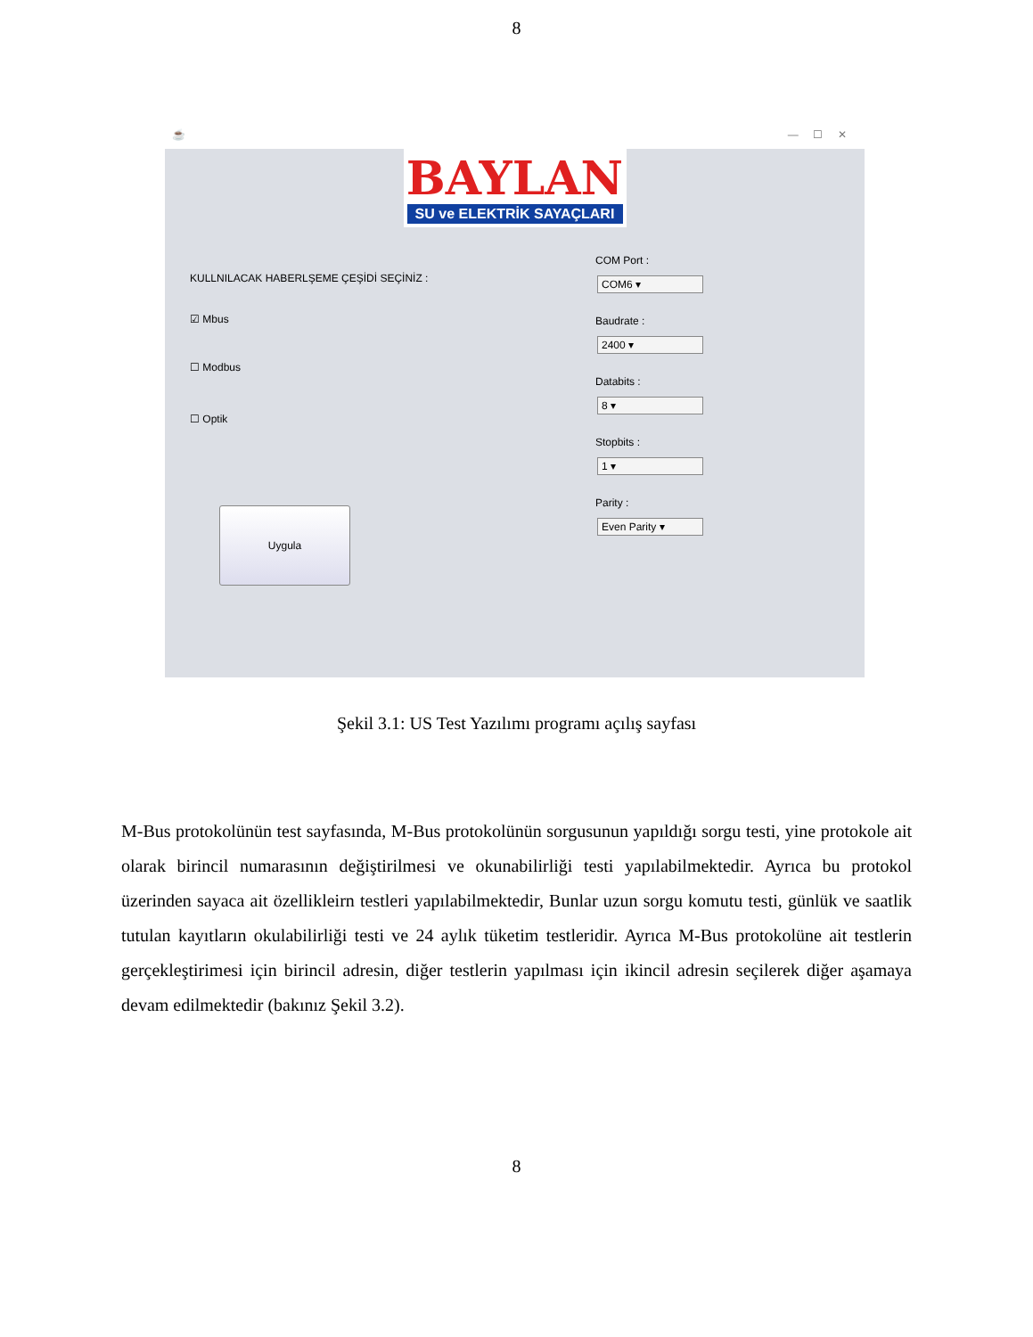8
☕ — ☐ ✕
BAYLAN
SU ve ELEKTRİK SAYAÇLARI
KULLNILACAK HABERLŞEME ÇEŞİDİ SEÇİNİZ :
☑ Mbus
☐ Modbus
☐ Optik
Uygula
COM Port :
COM6 ▾
Baudrate :
2400 ▾
Databits :
8 ▾
Stopbits :
1 ▾
Parity :
Even Parity ▾
Şekil 3.1: US Test Yazılımı programı açılış sayfası
M-Bus protokolünün test sayfasında, M-Bus protokolünün sorgusunun yapıldığı sorgu testi, yine protokole ait olarak birincil numarasının değiştirilmesi ve okunabilirliği testi yapılabilmektedir. Ayrıca bu protokol üzerinden sayaca ait özellikleirn testleri yapılabilmektedir, Bunlar uzun sorgu komutu testi, günlük ve saatlik tutulan kayıtların okulabilirliği testi ve 24 aylık tüketim testleridir. Ayrıca M-Bus protokolüne ait testlerin gerçekleştirimesi için birincil adresin, diğer testlerin yapılması için ikincil adresin seçilerek diğer aşamaya devam edilmektedir (bakınız Şekil 3.2).
8